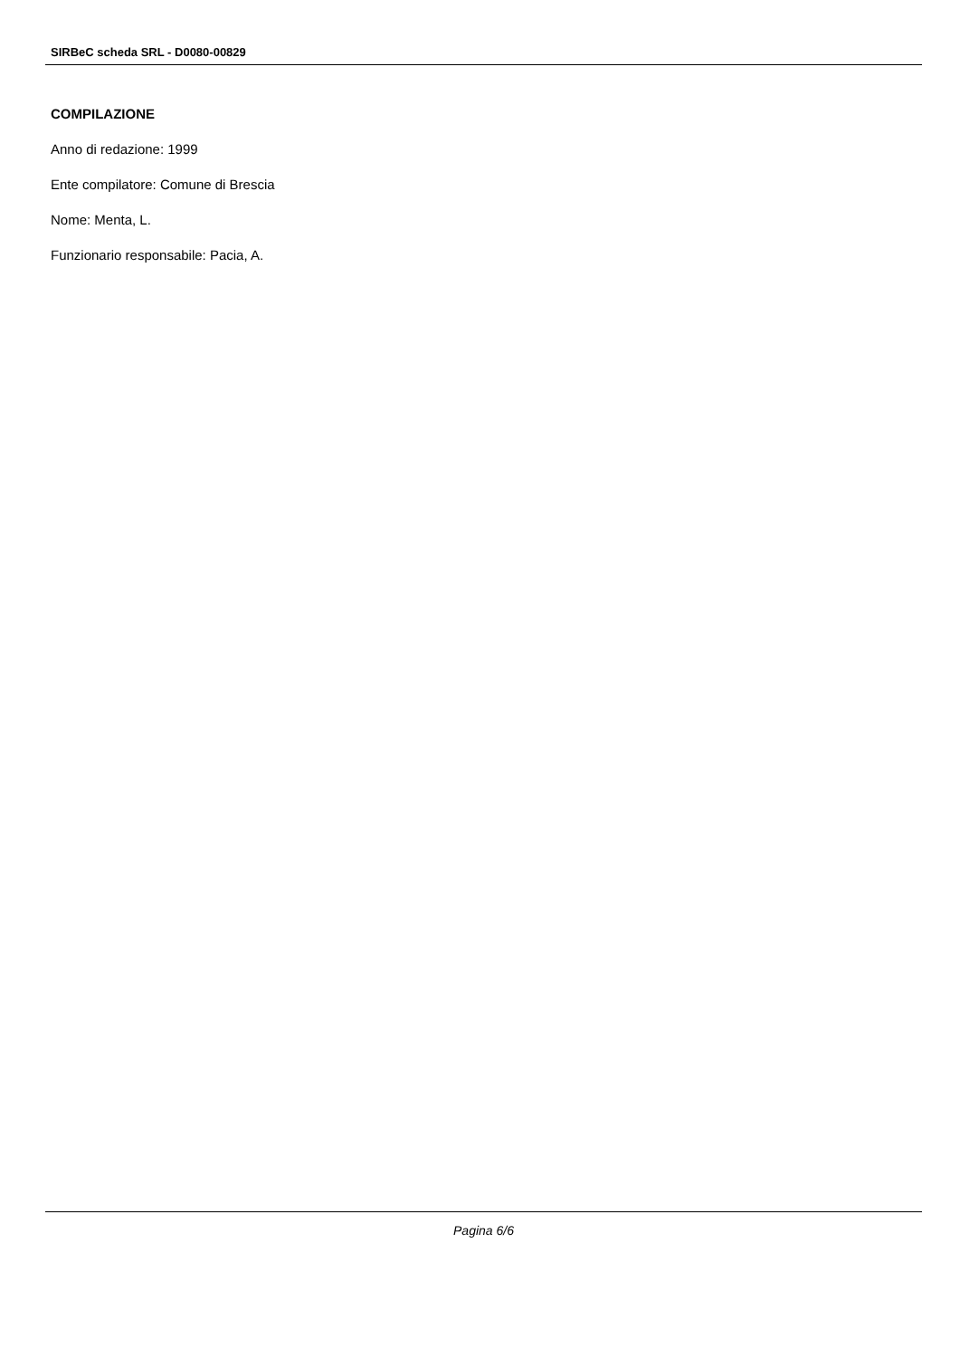SIRBeC scheda SRL - D0080-00829
COMPILAZIONE
Anno di redazione: 1999
Ente compilatore: Comune di Brescia
Nome: Menta, L.
Funzionario responsabile: Pacia, A.
Pagina 6/6